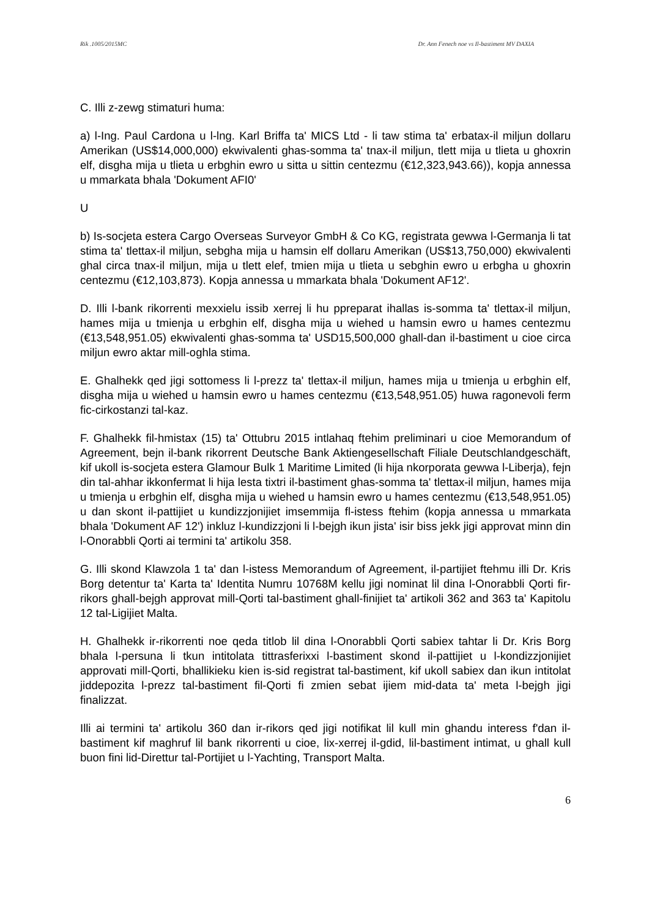Rik .1005/2015MC Dr. Ann Fenech noe vs Il-bastiment MV DAXIA
C. Illi z-zewg stimaturi huma:
a) l-Ing. Paul Cardona u l-lng. Karl Briffa ta' MICS Ltd - li taw stima ta' erbatax-il miljun dollaru Amerikan (US$14,000,000) ekwivalenti ghas-somma ta' tnax-il miljun, tlett mija u tlieta u ghoxrin elf, disgha mija u tlieta u erbghin ewro u sitta u sittin centezmu (€12,323,943.66)), kopja annessa u mmarkata bhala 'Dokument AFI0'
U
b) Is-socjeta estera Cargo Overseas Surveyor GmbH & Co KG, registrata gewwa l-Germanja li tat stima ta' tlettax-il miljun, sebgha mija u hamsin elf dollaru Amerikan (US$13,750,000) ekwivalenti ghal circa tnax-il miljun, mija u tlett elef, tmien mija u tlieta u sebghin ewro u erbgha u ghoxrin centezmu (€12,103,873). Kopja annessa u mmarkata bhala 'Dokument AF12'.
D. Illi l-bank rikorrenti mexxielu issib xerrej li hu ppreparat ihallas is-somma ta' tlettax-il miljun, hames mija u tmienja u erbghin elf, disgha mija u wiehed u hamsin ewro u hames centezmu (€13,548,951.05) ekwivalenti ghas-somma ta' USD15,500,000 ghall-dan il-bastiment u cioe circa miljun ewro aktar mill-oghla stima.
E. Ghalhekk qed jigi sottomess li l-prezz ta' tlettax-il miljun, hames mija u tmienja u erbghin elf, disgha mija u wiehed u hamsin ewro u hames centezmu (€13,548,951.05) huwa ragonevoli ferm fic-cirkostanzi tal-kaz.
F. Ghalhekk fil-hmistax (15) ta' Ottubru 2015 intlahaq ftehim preliminari u cioe Memorandum of Agreement, bejn il-bank rikorrent Deutsche Bank Aktiengesellschaft Filiale Deutschlandgeschäft, kif ukoll is-socjeta estera Glamour Bulk 1 Maritime Limited (li hija nkorporata gewwa l-Liberja), fejn din tal-ahhar ikkonfermat li hija lesta tixtri il-bastiment ghas-somma ta' tlettax-il miljun, hames mija u tmienja u erbghin elf, disgha mija u wiehed u hamsin ewro u hames centezmu (€13,548,951.05) u dan skont il-pattijiet u kundizzjonijiet imsemmija fl-istess ftehim (kopja annessa u mmarkata bhala 'Dokument AF 12') inkluz l-kundizzjoni li l-bejgh ikun jista' isir biss jekk jigi approvat minn din l-Onorabbli Qorti ai termini ta' artikolu 358.
G. Illi skond Klawzola 1 ta' dan l-istess Memorandum of Agreement, il-partijiet ftehmu illi Dr. Kris Borg detentur ta' Karta ta' Identita Numru 10768M kellu jigi nominat lil dina l-Onorabbli Qorti fir-rikors ghall-bejgh approvat mill-Qorti tal-bastiment ghall-finijiet ta' artikoli 362 and 363 ta' Kapitolu 12 tal-Ligijiet Malta.
H. Ghalhekk ir-rikorrenti noe qeda titlob lil dina l-Onorabbli Qorti sabiex tahtar li Dr. Kris Borg bhala l-persuna li tkun intitolata tittrasferixxi l-bastiment skond il-pattijiet u l-kondizzjonijiet approvati mill-Qorti, bhallikieku kien is-sid registrat tal-bastiment, kif ukoll sabiex dan ikun intitolat jiddepozita l-prezz tal-bastiment fil-Qorti fi zmien sebat ijiem mid-data ta' meta l-bejgh jigi finalizzat.
Illi ai termini ta' artikolu 360 dan ir-rikors qed jigi notifikat lil kull min ghandu interess f'dan il-bastiment kif maghruf lil bank rikorrenti u cioe, lix-xerrej il-gdid, lil-bastiment intimat, u ghall kull buon fini lid-Direttur tal-Portijiet u l-Yachting, Transport Malta.
6